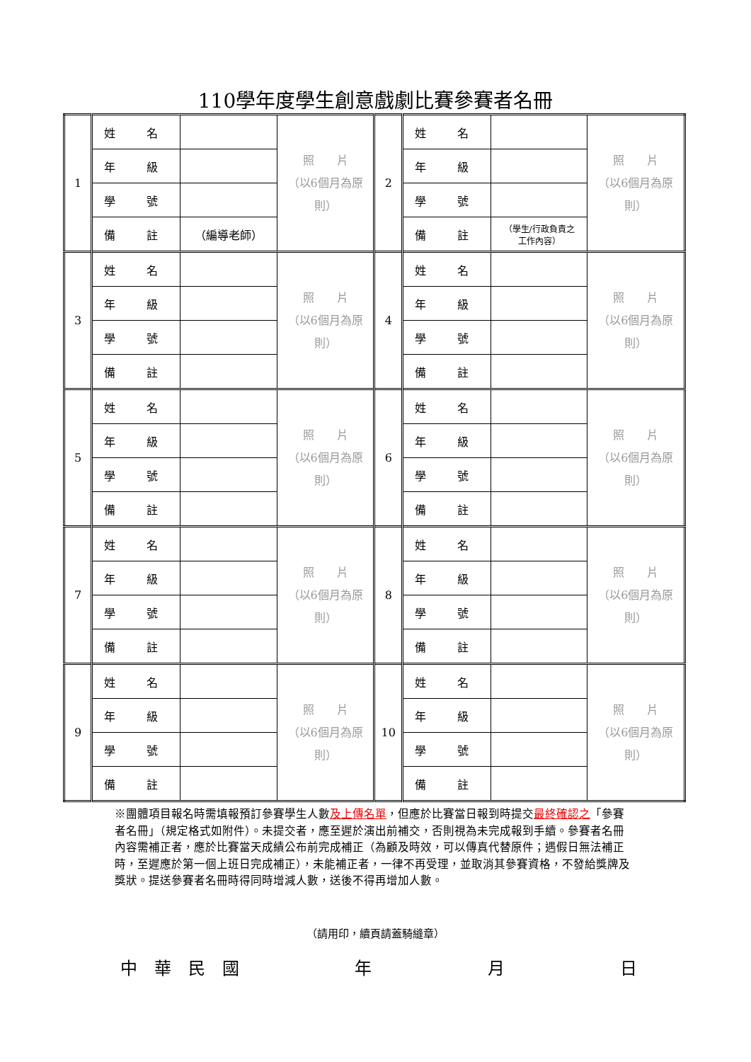110學年度學生創意戲劇比賽參賽者名冊
| 1 | 姓 名 | | 照 片 （以6個月為原 則） | 2 | 姓 名 | | 照 片 （以6個月為原 則） |
| | 年 級 | | | | 年 級 | | |
| | 學 號 | | | | 學 號 | | |
| | 備 註 | （編導老師） | | | 備 註 | （學生/行政負責之 工作內容） | |
| 3 | 姓 名 | | 照 片 （以6個月為原 則） | 4 | 姓 名 | | 照 片 （以6個月為原 則） |
| | 年 級 | | | | 年 級 | | |
| | 學 號 | | | | 學 號 | | |
| | 備 註 | | | | 備 註 | | |
| 5 | 姓 名 | | 照 片 （以6個月為原 則） | 6 | 姓 名 | | 照 片 （以6個月為原 則） |
| | 年 級 | | | | 年 級 | | |
| | 學 號 | | | | 學 號 | | |
| | 備 註 | | | | 備 註 | | |
| 7 | 姓 名 | | 照 片 （以6個月為原 則） | 8 | 姓 名 | | 照 片 （以6個月為原 則） |
| | 年 級 | | | | 年 級 | | |
| | 學 號 | | | | 學 號 | | |
| | 備 註 | | | | 備 註 | | |
| 9 | 姓 名 | | 照 片 （以6個月為原 則） | 10 | 姓 名 | | 照 片 （以6個月為原 則） |
| | 年 級 | | | | 年 級 | | |
| | 學 號 | | | | 學 號 | | |
| | 備 註 | | | | 備 註 | | |
※團體項目報名時需填報預訂參賽學生人數及上傳名單，但應於比賽當日報到時提交最終確認之「參賽者名冊」（規定格式如附件）。未提交者，應至遲於演出前補交，否則視為未完成報到手續。參賽者名冊內容需補正者，應於比賽當天成績公布前完成補正（為顧及時效，可以傳真代替原件；遇假日無法補正時，至遲應於第一個上班日完成補正），未能補正者，一律不再受理，並取消其參賽資格，不發給獎牌及獎狀。提送參賽者名冊時得同時增減人數，送後不得再增加人數。
（請用印，續頁請蓋騎縫章）
中　華　民　國 年 月 日